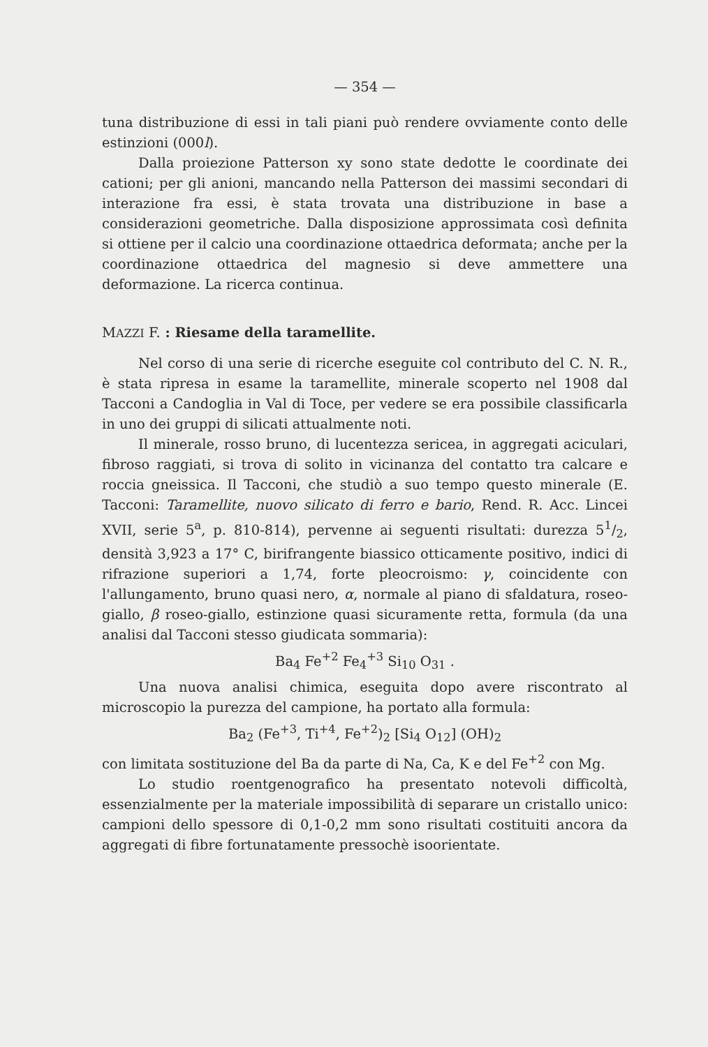— 354 —
tuna distribuzione di essi in tali piani può rendere ovviamente conto delle estinzioni (000l).
Dalla proiezione Patterson xy sono state dedotte le coordinate dei cationi; per gli anioni, mancando nella Patterson dei massimi secondari di interazione fra essi, è stata trovata una distribuzione in base a considerazioni geometriche. Dalla disposizione approssimata così definita si ottiene per il calcio una coordinazione ottaedrica deformata; anche per la coordinazione ottaedrica del magnesio si deve ammettere una deformazione. La ricerca continua.
MAZZI F. : Riesame della taramellite.
Nel corso di una serie di ricerche eseguite col contributo del C. N. R., è stata ripresa in esame la taramellite, minerale scoperto nel 1908 dal Tacconi a Candoglia in Val di Toce, per vedere se era possibile classificarla in uno dei gruppi di silicati attualmente noti.
Il minerale, rosso bruno, di lucentezza sericea, in aggregati aciculari, fibroso raggiati, si trova di solito in vicinanza del contatto tra calcare e roccia gneissica. Il Tacconi, che studiò a suo tempo questo minerale (E. Tacconi: Taramellite, nuovo silicato di ferro e bario, Rend. R. Acc. Lincei XVII, serie 5<sup>a</sup>, p. 810-814), pervenne ai seguenti risultati: durezza 51/2, densità 3,923 a 17° C, birifrangente biassico otticamente positivo, indici di rifrazione superiori a 1,74, forte pleocroismo: γ, coincidente con l'allungamento, bruno quasi nero, α, normale al piano di sfaldatura, roseo-giallo, β roseo-giallo, estinzione quasi sicuramente retta, formula (da una analisi dal Tacconi stesso giudicata sommaria):
Ba<sub>4</sub> Fe<sup>+2</sup> Fe<sub>4</sub><sup>+3</sup> Si<sub>10</sub> O<sub>31</sub> .
Una nuova analisi chimica, eseguita dopo avere riscontrato al microscopio la purezza del campione, ha portato alla formula:
Ba<sub>2</sub> (Fe<sup>+3</sup>, Ti<sup>+4</sup>, Fe<sup>+2</sup>)<sub>2</sub> [Si<sub>4</sub> O<sub>12</sub>] (OH)<sub>2</sub>
con limitata sostituzione del Ba da parte di Na, Ca, K e del Fe<sup>+2</sup> con Mg.
Lo studio roentgenografico ha presentato notevoli difficoltà, essenzialmente per la materiale impossibilità di separare un cristallo unico: campioni dello spessore di 0,1-0,2 mm sono risultati costituiti ancora da aggregati di fibre fortunatamente pressochè isoorientate.